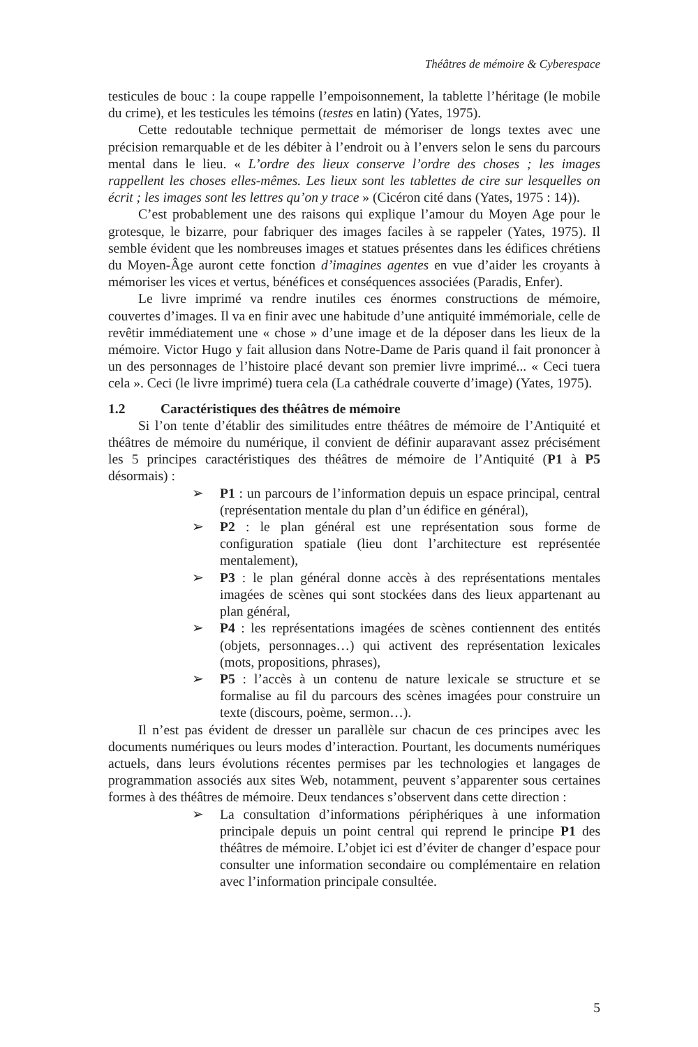Théâtres de mémoire & Cyberespace
testicules de bouc : la coupe rappelle l’empoisonnement, la tablette l’héritage (le mobile du crime), et les testicules les témoins (testes en latin) (Yates, 1975).
Cette redoutable technique permettait de mémoriser de longs textes avec une précision remarquable et de les débiter à l’endroit ou à l’envers selon le sens du parcours mental dans le lieu. « L’ordre des lieux conserve l’ordre des choses ; les images rappellent les choses elles-mêmes. Les lieux sont les tablettes de cire sur lesquelles on écrit ; les images sont les lettres qu’on y trace » (Cicéron cité dans (Yates, 1975 : 14)).
C’est probablement une des raisons qui explique l’amour du Moyen Age pour le grotesque, le bizarre, pour fabriquer des images faciles à se rappeler (Yates, 1975). Il semble évident que les nombreuses images et statues présentes dans les édifices chrétiens du Moyen-Âge auront cette fonction d’imagines agentes en vue d’aider les croyants à mémoriser les vices et vertus, bénéfices et conséquences associées (Paradis, Enfer).
Le livre imprimé va rendre inutiles ces énormes constructions de mémoire, couvertes d’images. Il va en finir avec une habitude d’une antiquité immémoriale, celle de revêtir immédiatement une « chose » d’une image et de la déposer dans les lieux de la mémoire. Victor Hugo y fait allusion dans Notre-Dame de Paris quand il fait prononcer à un des personnages de l’histoire placé devant son premier livre imprimé... « Ceci tuera cela ». Ceci (le livre imprimé) tuera cela (La cathédrale couverte d’image) (Yates, 1975).
1.2 Caractéristiques des théâtres de mémoire
Si l’on tente d’établir des similitudes entre théâtres de mémoire de l’Antiquité et théâtres de mémoire du numérique, il convient de définir auparavant assez précisément les 5 principes caractéristiques des théâtres de mémoire de l’Antiquité (P1 à P5 désormais) :
➢ P1 : un parcours de l’information depuis un espace principal, central (représentation mentale du plan d’un édifice en général),
➢ P2 : le plan général est une représentation sous forme de configuration spatiale (lieu dont l’architecture est représentée mentalement),
➢ P3 : le plan général donne accès à des représentations mentales imagées de scènes qui sont stockées dans des lieux appartenant au plan général,
➢ P4 : les représentations imagées de scènes contiennent des entités (objets, personnages…) qui activent des représentation lexicales (mots, propositions, phrases),
➢ P5 : l’accès à un contenu de nature lexicale se structure et se formalise au fil du parcours des scènes imagées pour construire un texte (discours, poème, sermon…).
Il n’est pas évident de dresser un parallèle sur chacun de ces principes avec les documents numériques ou leurs modes d’interaction. Pourtant, les documents numériques actuels, dans leurs évolutions récentes permises par les technologies et langages de programmation associés aux sites Web, notamment, peuvent s’apparenter sous certaines formes à des théâtres de mémoire. Deux tendances s’observent dans cette direction :
➢ La consultation d’informations périphériques à une information principale depuis un point central qui reprend le principe P1 des théâtres de mémoire. L’objet ici est d’éviter de changer d’espace pour consulter une information secondaire ou complémentaire en relation avec l’information principale consultée.
5